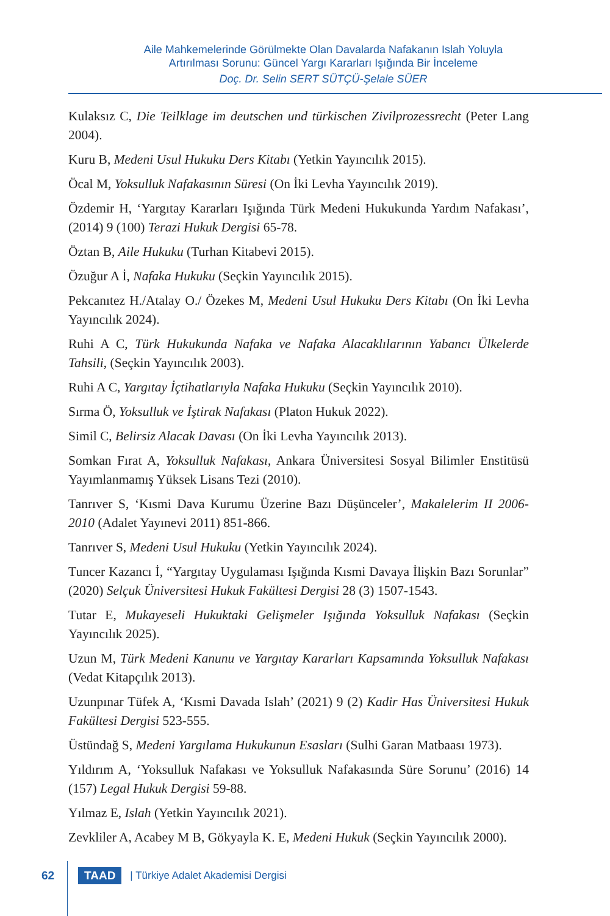Aile Mahkemelerinde Görülmekte Olan Davalarda Nafakanın Islah Yoluyla
Artırılması Sorunu: Güncel Yargı Kararları Işığında Bir İnceleme
Doç. Dr. Selin SERT SÜTÇÜ-Şelale SÜER
Kulaksız C, Die Teilklage im deutschen und türkischen Zivilprozessrecht (Peter Lang 2004).
Kuru B, Medeni Usul Hukuku Ders Kitabı (Yetkin Yayıncılık 2015).
Öcal M, Yoksulluk Nafakasının Süresi (On İki Levha Yayıncılık 2019).
Özdemir H, ‘Yargıtay Kararları Işığında Türk Medeni Hukukunda Yardım Nafakası’, (2014) 9 (100) Terazi Hukuk Dergisi 65-78.
Öztan B, Aile Hukuku (Turhan Kitabevi 2015).
Özuğur A İ, Nafaka Hukuku (Seçkin Yayıncılık 2015).
Pekcanıtez H./Atalay O./ Özekes M, Medeni Usul Hukuku Ders Kitabı (On İki Levha Yayıncılık 2024).
Ruhi A C, Türk Hukukunda Nafaka ve Nafaka Alacaklılarının Yabancı Ülkelerde Tahsili, (Seçkin Yayıncılık 2003).
Ruhi A C, Yargıtay İçtihatlarıyla Nafaka Hukuku (Seçkin Yayıncılık 2010).
Sırma Ö, Yoksulluk ve İştirak Nafakası (Platon Hukuk 2022).
Simil C, Belirsiz Alacak Davası (On İki Levha Yayıncılık 2013).
Somkan Fırat A, Yoksulluk Nafakası, Ankara Üniversitesi Sosyal Bilimler Enstitüsü Yayımlanmamış Yüksek Lisans Tezi (2010).
Tanrıver S, ‘Kısmi Dava Kurumu Üzerine Bazı Düşünceler’, Makalelerim II 2006-2010 (Adalet Yayınevi 2011) 851-866.
Tanrıver S, Medeni Usul Hukuku (Yetkin Yayıncılık 2024).
Tuncer Kazancı İ, “Yargıtay Uygulaması Işığında Kısmi Davaya İlişkin Bazı Sorunlar” (2020) Selçuk Üniversitesi Hukuk Fakültesi Dergisi 28 (3) 1507-1543.
Tutar E, Mukayeseli Hukuktaki Gelişmeler Işığında Yoksulluk Nafakası (Seçkin Yayıncılık 2025).
Uzun M, Türk Medeni Kanunu ve Yargıtay Kararları Kapsamında Yoksulluk Nafakası (Vedat Kitapçılık 2013).
Uzunpınar Tüfek A, ‘Kısmi Davada Islah’ (2021) 9 (2) Kadir Has Üniversitesi Hukuk Fakültesi Dergisi 523-555.
Üstündağ S, Medeni Yargılama Hukukunun Esasları (Sulhi Garan Matbaası 1973).
Yıldırım A, ‘Yoksulluk Nafakası ve Yoksulluk Nafakasında Süre Sorunu’ (2016) 14 (157) Legal Hukuk Dergisi 59-88.
Yılmaz E, Islah (Yetkin Yayıncılık 2021).
Zevkliler A, Acabey M B, Gökyayla K. E, Medeni Hukuk (Seçkin Yayıncılık 2000).
62 TAAD | Türkiye Adalet Akademisi Dergisi